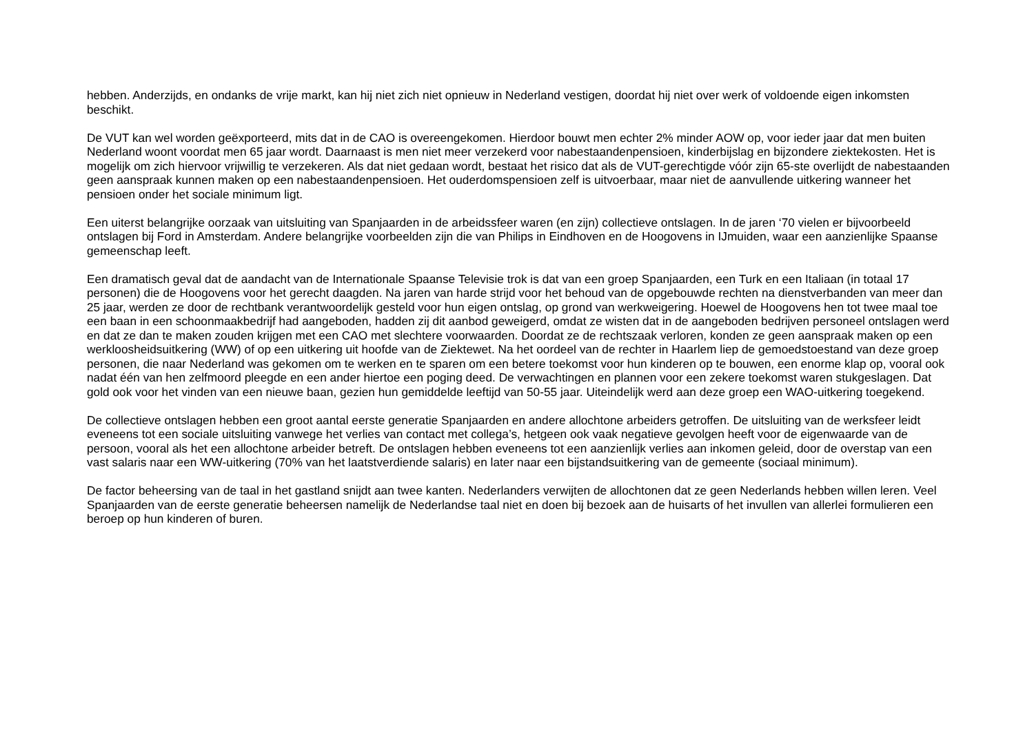hebben. Anderzijds, en ondanks de vrije markt, kan hij niet zich niet opnieuw in Nederland vestigen, doordat hij niet over werk of voldoende eigen inkomsten beschikt.
De VUT kan wel worden geëxporteerd, mits dat in de CAO is overeengekomen. Hierdoor bouwt men echter 2% minder AOW op, voor ieder jaar dat men buiten Nederland woont voordat men 65 jaar wordt. Daarnaast is men niet meer verzekerd voor nabestaandenpensioen, kinderbijslag en bijzondere ziektekosten. Het is mogelijk om zich hiervoor vrijwillig te verzekeren. Als dat niet gedaan wordt, bestaat het risico dat als de VUT-gerechtigde vóór zijn 65-ste overlijdt de nabestaanden geen aanspraak kunnen maken op een nabestaandenpensioen. Het ouderdomspensioen zelf is uitvoerbaar, maar niet de aanvullende uitkering wanneer het pensioen onder het sociale minimum ligt.
Een uiterst belangrijke oorzaak van uitsluiting van Spanjaarden in de arbeidssfeer waren (en zijn) collectieve ontslagen. In de jaren ‘70 vielen er bijvoorbeeld ontslagen bij Ford in Amsterdam. Andere belangrijke voorbeelden zijn die van Philips in Eindhoven en de Hoogovens in IJmuiden, waar een aanzienlijke Spaanse gemeenschap leeft.
Een dramatisch geval dat de aandacht van de Internationale Spaanse Televisie trok is dat van een groep Spanjaarden, een Turk en een Italiaan (in totaal 17 personen) die de Hoogovens voor het gerecht daagden. Na jaren van harde strijd voor het behoud van de opgebouwde rechten na dienstverbanden van meer dan 25 jaar, werden ze door de rechtbank verantwoordelijk gesteld voor hun eigen ontslag, op grond van werkweigering. Hoewel de Hoogovens hen tot twee maal toe een baan in een schoonmaakbedrijf had aangeboden, hadden zij dit aanbod geweigerd, omdat ze wisten dat in de aangeboden bedrijven personeel ontslagen werd en dat ze dan te maken zouden krijgen met een CAO met slechtere voorwaarden. Doordat ze de rechtszaak verloren, konden ze geen aanspraak maken op een werkloosheidsuitkering (WW) of op een uitkering uit hoofde van de Ziektewet. Na het oordeel van de rechter in Haarlem liep de gemoedstoestand van deze groep personen, die naar Nederland was gekomen om te werken en te sparen om een betere toekomst voor hun kinderen op te bouwen, een enorme klap op, vooral ook nadat één van hen zelfmoord pleegde en een ander hiertoe een poging deed. De verwachtingen en plannen voor een zekere toekomst waren stukgeslagen. Dat gold ook voor het vinden van een nieuwe baan, gezien hun gemiddelde leeftijd van 50-55 jaar. Uiteindelijk werd aan deze groep een WAO-uitkering toegekend.
De collectieve ontslagen hebben een groot aantal eerste generatie Spanjaarden en andere allochtone arbeiders getroffen. De uitsluiting van de werksfeer leidt eveneens tot een sociale uitsluiting vanwege het verlies van contact met collega’s, hetgeen ook vaak negatieve gevolgen heeft voor de eigenwaarde van de persoon, vooral als het een allochtone arbeider betreft. De ontslagen hebben eveneens tot een aanzienlijk verlies aan inkomen geleid, door de overstap van een vast salaris naar een WW-uitkering (70% van het laatstverdiende salaris) en later naar een bijstandsuitkering van de gemeente (sociaal minimum).
De factor beheersing van de taal in het gastland snijdt aan twee kanten. Nederlanders verwijten de allochtonen dat ze geen Nederlands hebben willen leren. Veel Spanjaarden van de eerste generatie beheersen namelijk de Nederlandse taal niet en doen bij bezoek aan de huisarts of het invullen van allerlei formulieren een beroep op hun kinderen of buren.